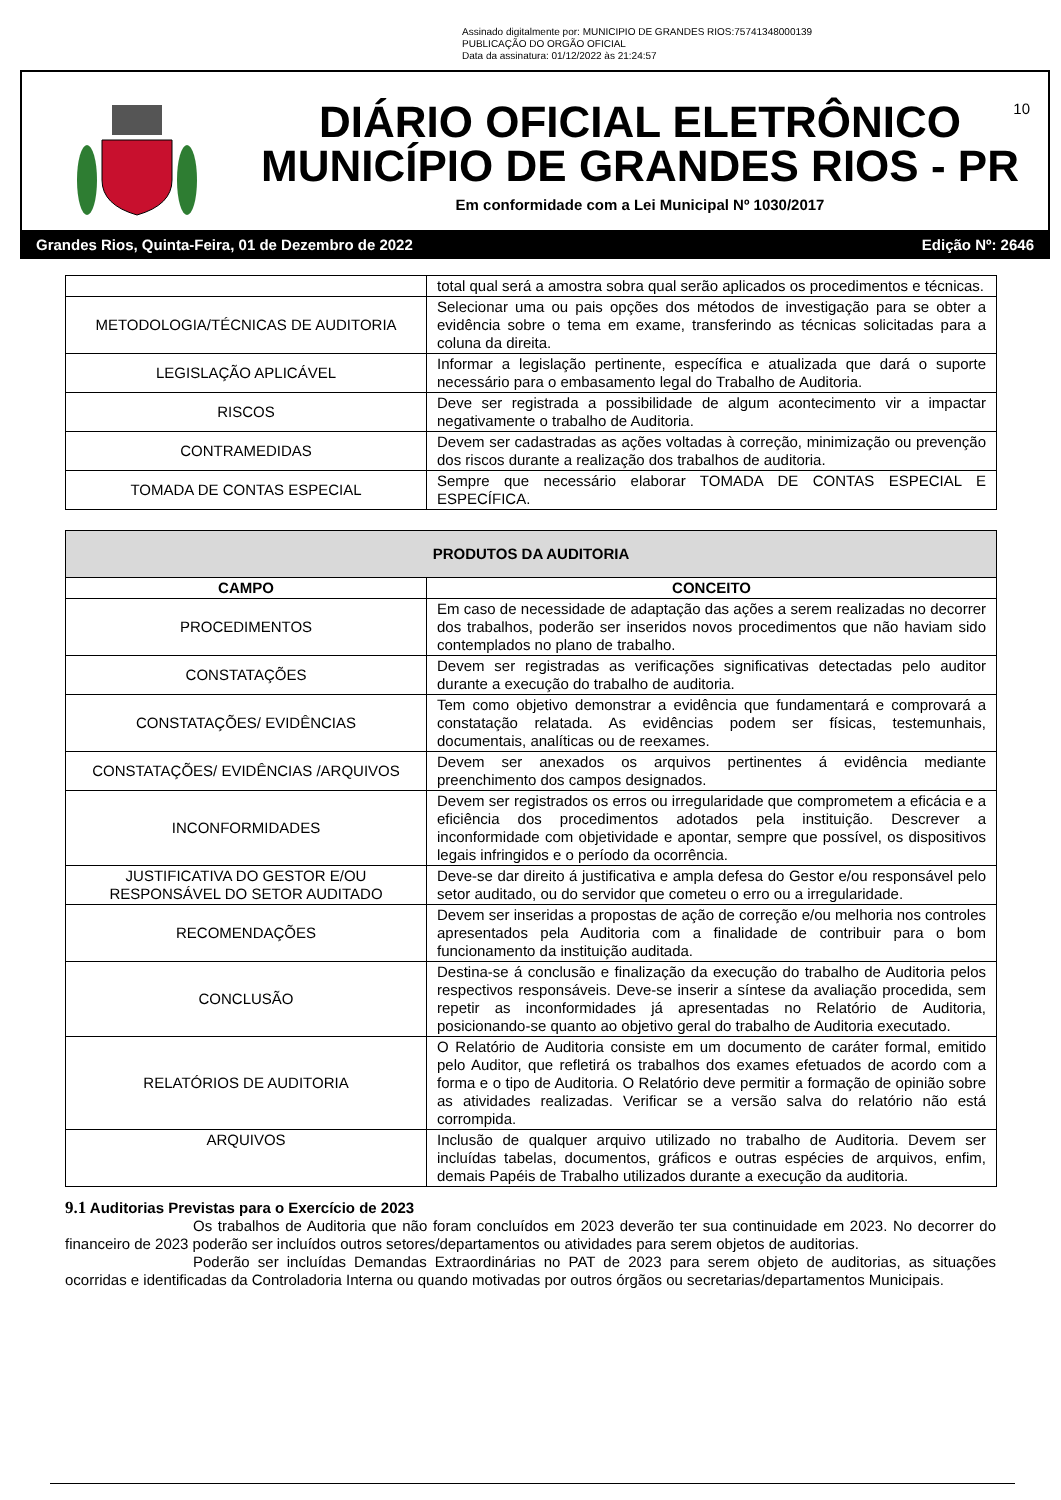Assinado digitalmente por: MUNICIPIO DE GRANDES RIOS:75741348000139
PUBLICAÇÃO DO ORGÃO OFICIAL
Data da assinatura: 01/12/2022 às 21:24:57
DIÁRIO OFICIAL ELETRÔNICO
MUNICÍPIO DE GRANDES RIOS - PR
Em conformidade com a Lei Municipal Nº 1030/2017
10
Grandes Rios, Quinta-Feira, 01 de Dezembro de 2022 Edição Nº: 2646
| | total qual será a amostra sobra qual serão aplicados os procedimentos e técnicas. |
| METODOLOGIA/TÉCNICAS DE AUDITORIA | Selecionar uma ou pais opções dos métodos de investigação para se obter a evidência sobre o tema em exame, transferindo as técnicas solicitadas para a coluna da direita. |
| LEGISLAÇÃO APLICÁVEL | Informar a legislação pertinente, específica e atualizada que dará o suporte necessário para o embasamento legal do Trabalho de Auditoria. |
| RISCOS | Deve ser registrada a possibilidade de algum acontecimento vir a impactar negativamente o trabalho de Auditoria. |
| CONTRAMEDIDAS | Devem ser cadastradas as ações voltadas à correção, minimização ou prevenção dos riscos durante a realização dos trabalhos de auditoria. |
| TOMADA DE CONTAS ESPECIAL | Sempre que necessário elaborar TOMADA DE CONTAS ESPECIAL E ESPECÍFICA. |
| PRODUTOS DA AUDITORIA | |
| CAMPO | CONCEITO |
| PROCEDIMENTOS | Em caso de necessidade de adaptação das ações a serem realizadas no decorrer dos trabalhos, poderão ser inseridos novos procedimentos que não haviam sido contemplados no plano de trabalho. |
| CONSTATAÇÕES | Devem ser registradas as verificações significativas detectadas pelo auditor durante a execução do trabalho de auditoria. |
| CONSTATAÇÕES/ EVIDÊNCIAS | Tem como objetivo demonstrar a evidência que fundamentará e comprovará a constatação relatada. As evidências podem ser físicas, testemunhais, documentais, analíticas ou de reexames. |
| CONSTATAÇÕES/ EVIDÊNCIAS /ARQUIVOS | Devem ser anexados os arquivos pertinentes á evidência mediante preenchimento dos campos designados. |
| INCONFORMIDADES | Devem ser registrados os erros ou irregularidade que comprometem a eficácia e a eficiência dos procedimentos adotados pela instituição. Descrever a inconformidade com objetividade e apontar, sempre que possível, os dispositivos legais infringidos e o período da ocorrência. |
| JUSTIFICATIVA DO GESTOR E/OU RESPONSÁVEL DO SETOR AUDITADO | Deve-se dar direito á justificativa e ampla defesa do Gestor e/ou responsável pelo setor auditado, ou do servidor que cometeu o erro ou a irregularidade. |
| RECOMENDAÇÕES | Devem ser inseridas a propostas de ação de correção e/ou melhoria nos controles apresentados pela Auditoria com a finalidade de contribuir para o bom funcionamento da instituição auditada. |
| CONCLUSÃO | Destina-se á conclusão e finalização da execução do trabalho de Auditoria pelos respectivos responsáveis. Deve-se inserir a síntese da avaliação procedida, sem repetir as inconformidades já apresentadas no Relatório de Auditoria, posicionando-se quanto ao objetivo geral do trabalho de Auditoria executado. |
| RELATÓRIOS DE AUDITORIA | O Relatório de Auditoria consiste em um documento de caráter formal, emitido pelo Auditor, que refletirá os trabalhos dos exames efetuados de acordo com a forma e o tipo de Auditoria. O Relatório deve permitir a formação de opinião sobre as atividades realizadas. Verificar se a versão salva do relatório não está corrompida. |
| ARQUIVOS | Inclusão de qualquer arquivo utilizado no trabalho de Auditoria. Devem ser incluídas tabelas, documentos, gráficos e outras espécies de arquivos, enfim, demais Papéis de Trabalho utilizados durante a execução da auditoria. |
9.1 Auditorias Previstas para o Exercício de 2023
Os trabalhos de Auditoria que não foram concluídos em 2023 deverão ter sua continuidade em 2023. No decorrer do financeiro de 2023 poderão ser incluídos outros setores/departamentos ou atividades para serem objetos de auditorias.
Poderão ser incluídas Demandas Extraordinárias no PAT de 2023 para serem objeto de auditorias, as situações ocorridas e identificadas da Controladoria Interna ou quando motivadas por outros órgãos ou secretarias/departamentos Municipais.